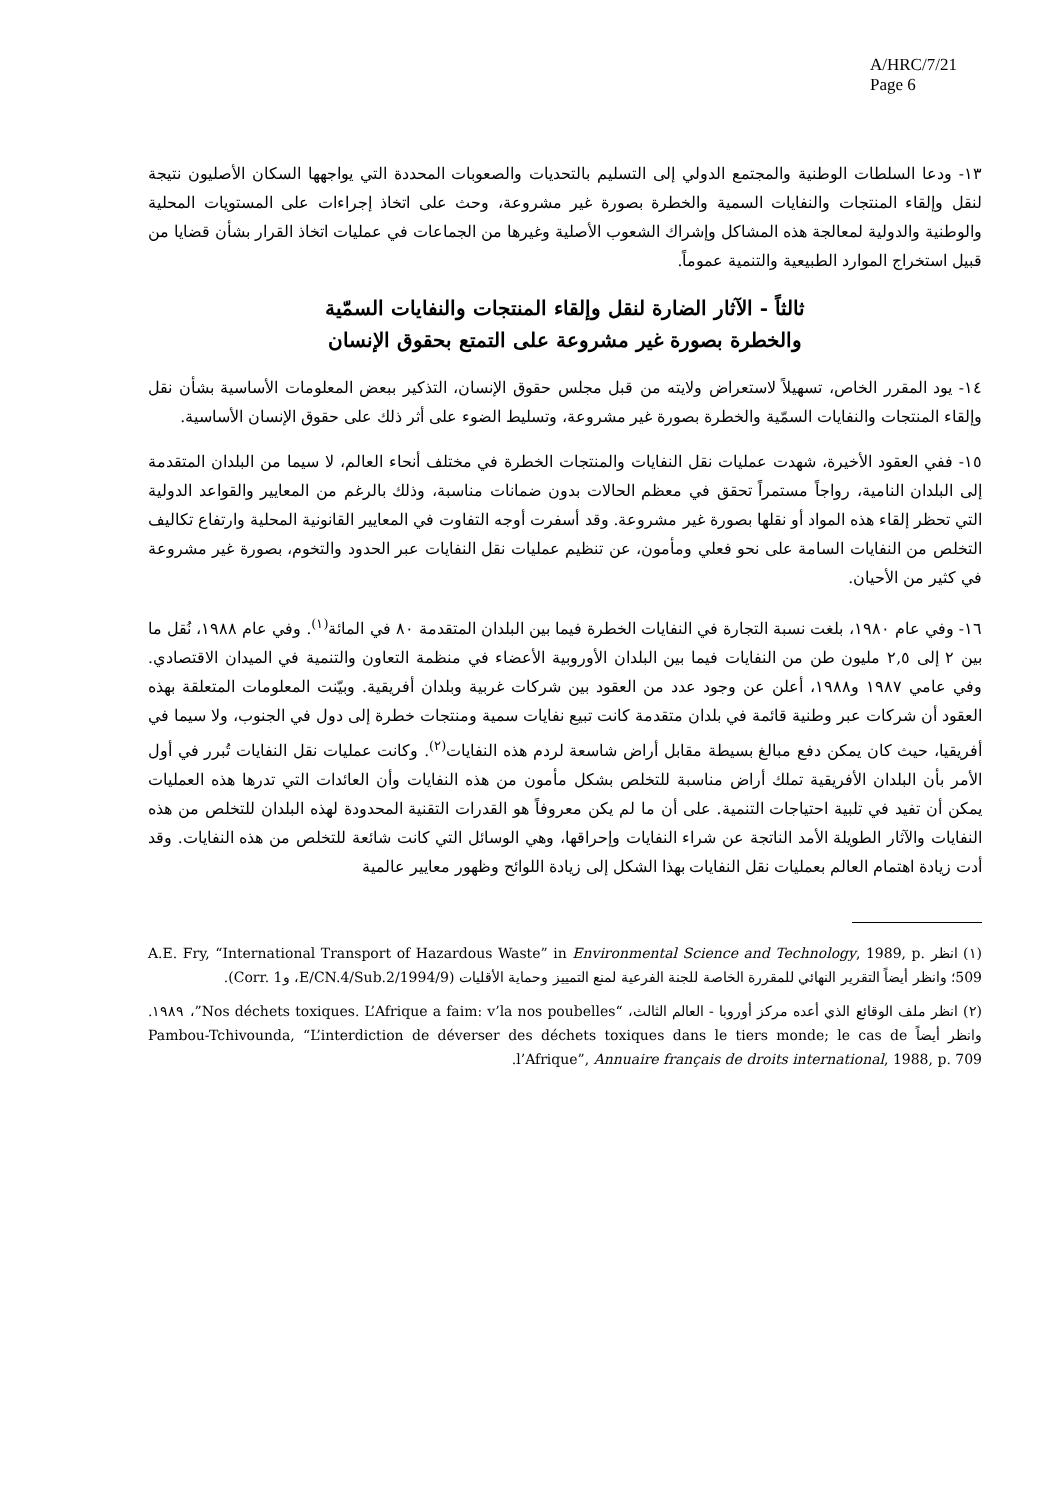A/HRC/7/21
Page 6
١٣- ودعا السلطات الوطنية والمجتمع الدولي إلى التسليم بالتحديات والصعوبات المحددة التي يواجهها السكان الأصليون نتيجة لنقل وإلقاء المنتجات والنفايات السمية والخطرة بصورة غير مشروعة، وحث على اتخاذ إجراءات على المستويات المحلية والوطنية والدولية لمعالجة هذه المشاكل وإشراك الشعوب الأصلية وغيرها من الجماعات في عمليات اتخاذ القرار بشأن قضايا من قبيل استخراج الموارد الطبيعية والتنمية عموماً.
ثالثاً - الآثار الضارة لنقل وإلقاء المنتجات والنفايات السمّية
والخطرة بصورة غير مشروعة على التمتع بحقوق الإنسان
١٤- يود المقرر الخاص، تسهيلاً لاستعراض ولايته من قبل مجلس حقوق الإنسان، التذكير ببعض المعلومات الأساسية بشأن نقل وإلقاء المنتجات والنفايات السمّية والخطرة بصورة غير مشروعة، وتسليط الضوء على أثر ذلك على حقوق الإنسان الأساسية.
١٥- ففي العقود الأخيرة، شهدت عمليات نقل النفايات والمنتجات الخطرة في مختلف أنحاء العالم، لا سيما من البلدان المتقدمة إلى البلدان النامية، رواجاً مستمراً تحقق في معظم الحالات بدون ضمانات مناسبة، وذلك بالرغم من المعايير والقواعد الدولية التي تحظر إلقاء هذه المواد أو نقلها بصورة غير مشروعة. وقد أسفرت أوجه التفاوت في المعايير القانونية المحلية وارتفاع تكاليف التخلص من النفايات السامة على نحو فعلي ومأمون، عن تنظيم عمليات نقل النفايات عبر الحدود والتخوم، بصورة غير مشروعة في كثير من الأحيان.
١٦- وفي عام ١٩٨٠، بلغت نسبة التجارة في النفايات الخطرة فيما بين البلدان المتقدمة ٨٠ في المائة<sup>(١)</sup>. وفي عام ١٩٨٨، نُقل ما بين ٢ إلى ٢,٥ مليون طن من النفايات فيما بين البلدان الأوروبية الأعضاء في منظمة التعاون والتنمية في الميدان الاقتصادي. وفي عامي ١٩٨٧ و١٩٨٨، أعلن عن وجود عدد من العقود بين شركات غربية وبلدان أفريقية. وبيّنت المعلومات المتعلقة بهذه العقود أن شركات عبر وطنية قائمة في بلدان متقدمة كانت تبيع نفايات سمية ومنتجات خطرة إلى دول في الجنوب، ولا سيما في أفريقيا، حيث كان يمكن دفع مبالغ بسيطة مقابل أراض شاسعة لردم هذه النفايات<sup>(٢)</sup>. وكانت عمليات نقل النفايات تُبرر في أول الأمر بأن البلدان الأفريقية تملك أراض مناسبة للتخلص بشكل مأمون من هذه النفايات وأن العائدات التي تدرها هذه العمليات يمكن أن تفيد في تلبية احتياجات التنمية. على أن ما لم يكن معروفاً هو القدرات التقنية المحدودة لهذه البلدان للتخلص من هذه النفايات والآثار الطويلة الأمد الناتجة عن شراء النفايات وإحراقها، وهي الوسائل التي كانت شائعة للتخلص من هذه النفايات. وقد أدت زيادة اهتمام العالم بعمليات نقل النفايات بهذا الشكل إلى زيادة اللوائح وظهور معايير عالمية
(١) انظر A.E. Fry, “International Transport of Hazardous Waste” in Environmental Science and Technology, 1989, p. 509؛ وانظر أيضاً التقرير النهائي للمقررة الخاصة للجنة الفرعية لمنع التمييز وحماية الأقليات (E/CN.4/Sub.2/1994/9، وCorr. 1).
(٢) انظر ملف الوقائع الذي أعده مركز أوروبا - العالم الثالث، “Nos déchets toxiques. L’Afrique a faim: v’la nos poubelles”، ١٩٨٩. وانظر أيضاً Pambou-Tchivounda, “L’interdiction de déverser des déchets toxiques dans le tiers monde; le cas de l’Afrique”, Annuaire français de droits international, 1988, p. 709.